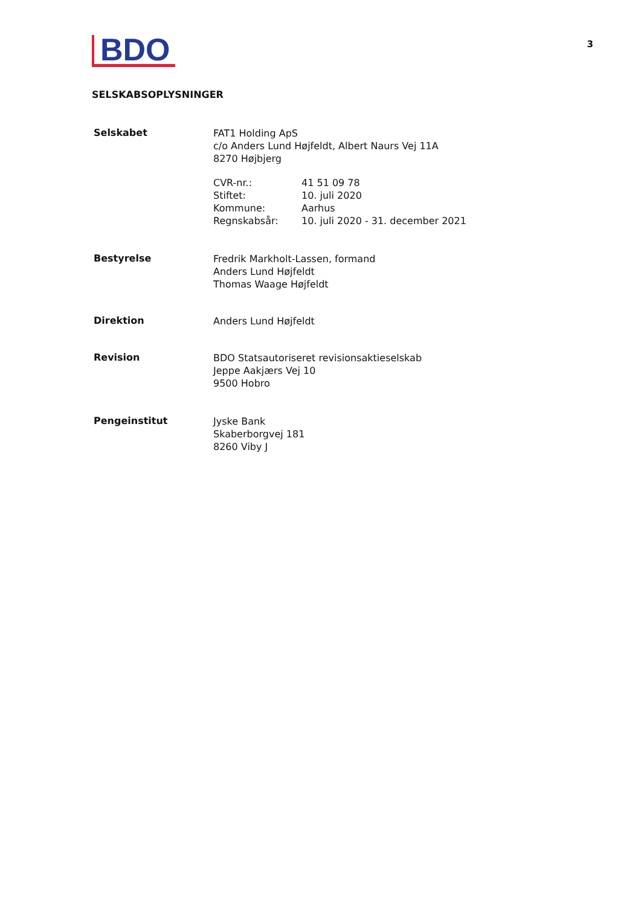BDO
3
SELSKABSOPLYSNINGER
Selskabet
FAT1 Holding ApS
c/o Anders Lund Højfeldt, Albert Naurs Vej 11A
8270 Højbjerg
CVR-nr.: 41 51 09 78 Stiftet: 10. juli 2020 Kommune: Aarhus Regnskabsår: 10. juli 2020 - 31. december 2021
Bestyrelse
Fredrik Markholt-Lassen, formand
Anders Lund Højfeldt
Thomas Waage Højfeldt
Direktion
Anders Lund Højfeldt
Revision
BDO Statsautoriseret revisionsaktieselskab
Jeppe Aakjærs Vej 10
9500 Hobro
Pengeinstitut
Jyske Bank
Skaberborgvej 181
8260 Viby J